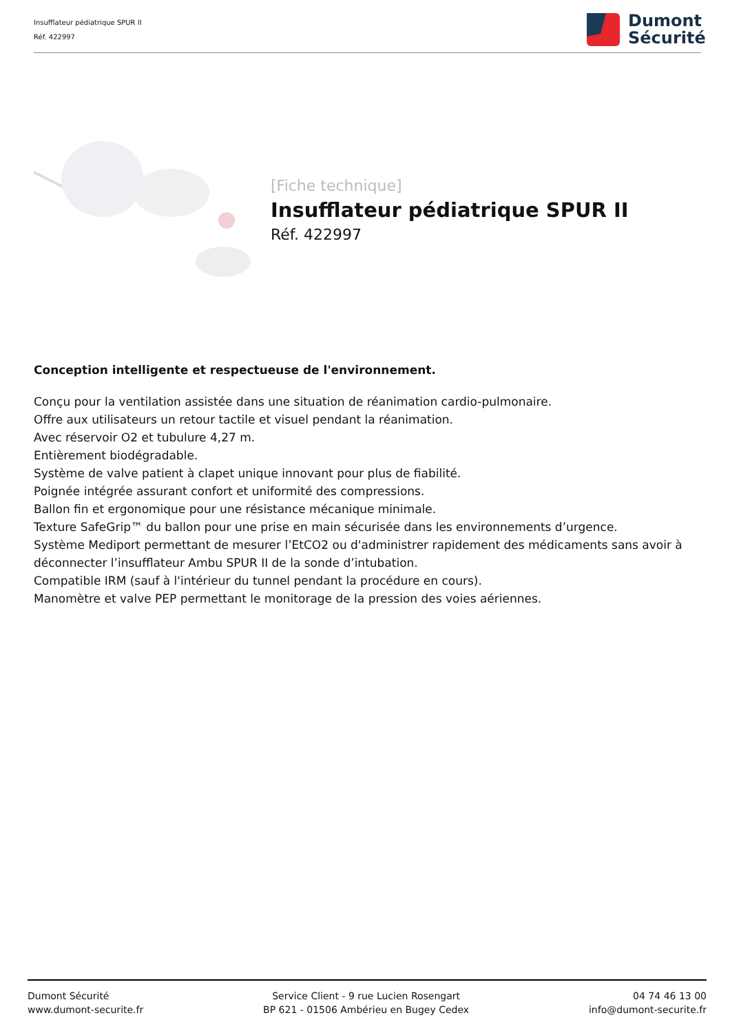Insufflateur pédiatrique SPUR II
Réf. 422997
Dumont
Sécurité
[Fiche technique]
Insufflateur pédiatrique SPUR II
Réf. 422997
Conception intelligente et respectueuse de l'environnement.
Conçu pour la ventilation assistée dans une situation de réanimation cardio-pulmonaire.
Offre aux utilisateurs un retour tactile et visuel pendant la réanimation.
Avec réservoir O2 et tubulure 4,27 m.
Entièrement biodégradable.
Système de valve patient à clapet unique innovant pour plus de fiabilité.
Poignée intégrée assurant confort et uniformité des compressions.
Ballon fin et ergonomique pour une résistance mécanique minimale.
Texture SafeGrip™ du ballon pour une prise en main sécurisée dans les environnements d’urgence.
Système Mediport permettant de mesurer l’EtCO2 ou d'administrer rapidement des médicaments sans avoir à déconnecter l’insufflateur Ambu SPUR II de la sonde d’intubation.
Compatible IRM (sauf à l'intérieur du tunnel pendant la procédure en cours).
Manomètre et valve PEP permettant le monitorage de la pression des voies aériennes.
Dumont Sécurité
www.dumont-securite.fr
Service Client - 9 rue Lucien Rosengart
BP 621 - 01506 Ambérieu en Bugey Cedex
04 74 46 13 00
info@dumont-securite.fr